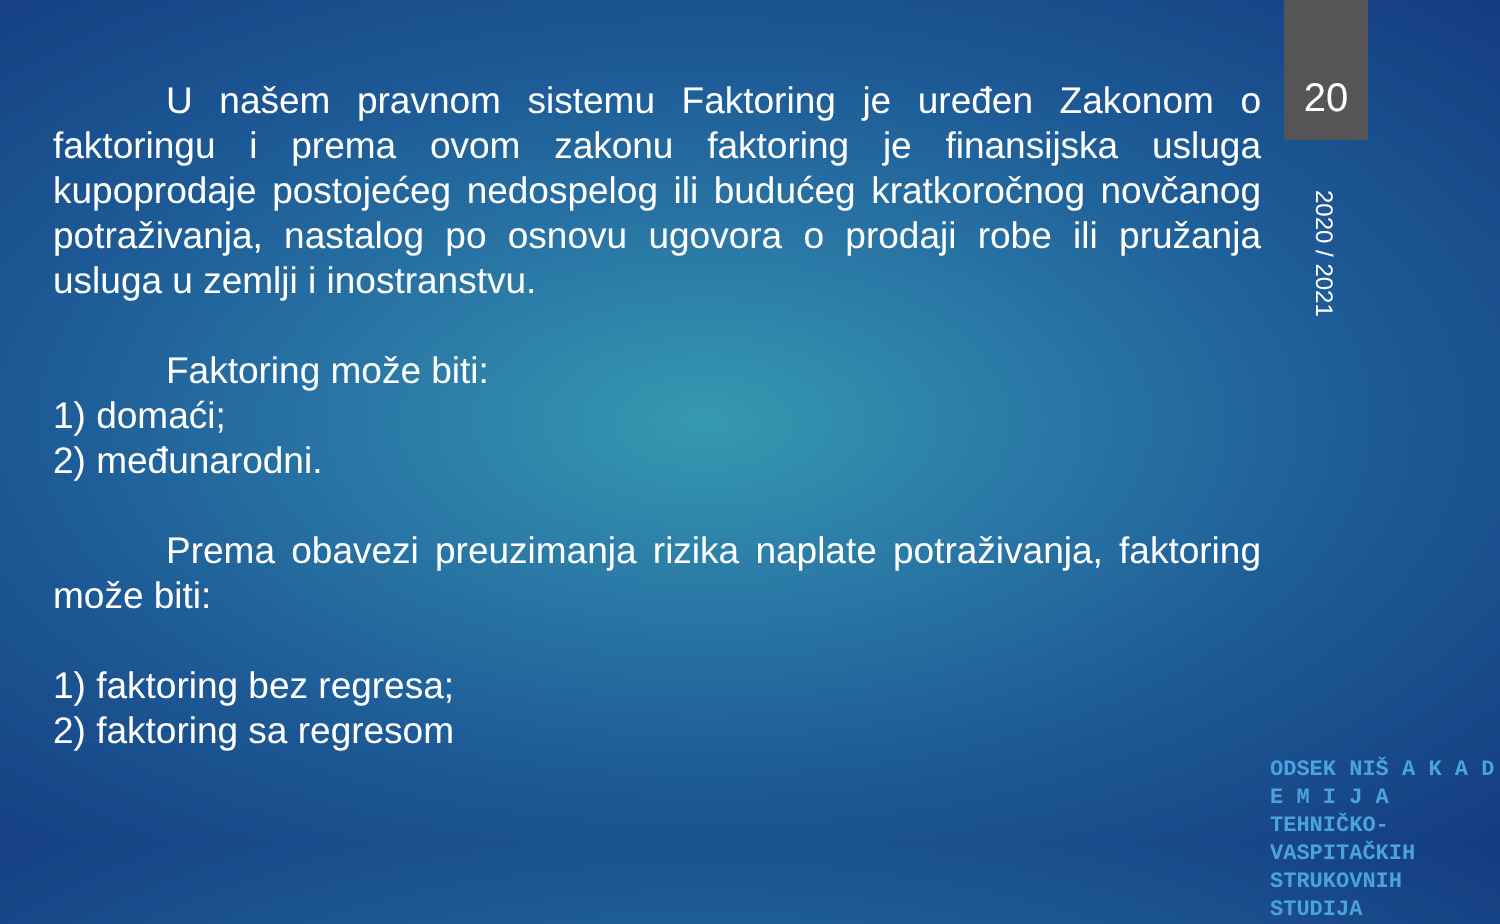20
2020 / 2021
U našem pravnom sistemu Faktoring je uređen Zakonom o faktoringu i prema ovom zakonu faktoring je finansijska usluga kupoprodaje postojećeg nedospelog ili budućeg kratkoročnog novčanog potraživanja, nastalog po osnovu ugovora o prodaji robe ili pružanja usluga u zemlji i inostranstvu.
Faktoring može biti:
1) domaći;
2) međunarodni.
Prema obavezi preuzimanja rizika naplate potraživanja, faktoring može biti:
1) faktoring bez regresa;
2) faktoring sa regresom
ODSEK NIŠ A K A D E M I J A
TEHNIČKO-VASPITAČKIH
STRUKOVNIH STUDIJA